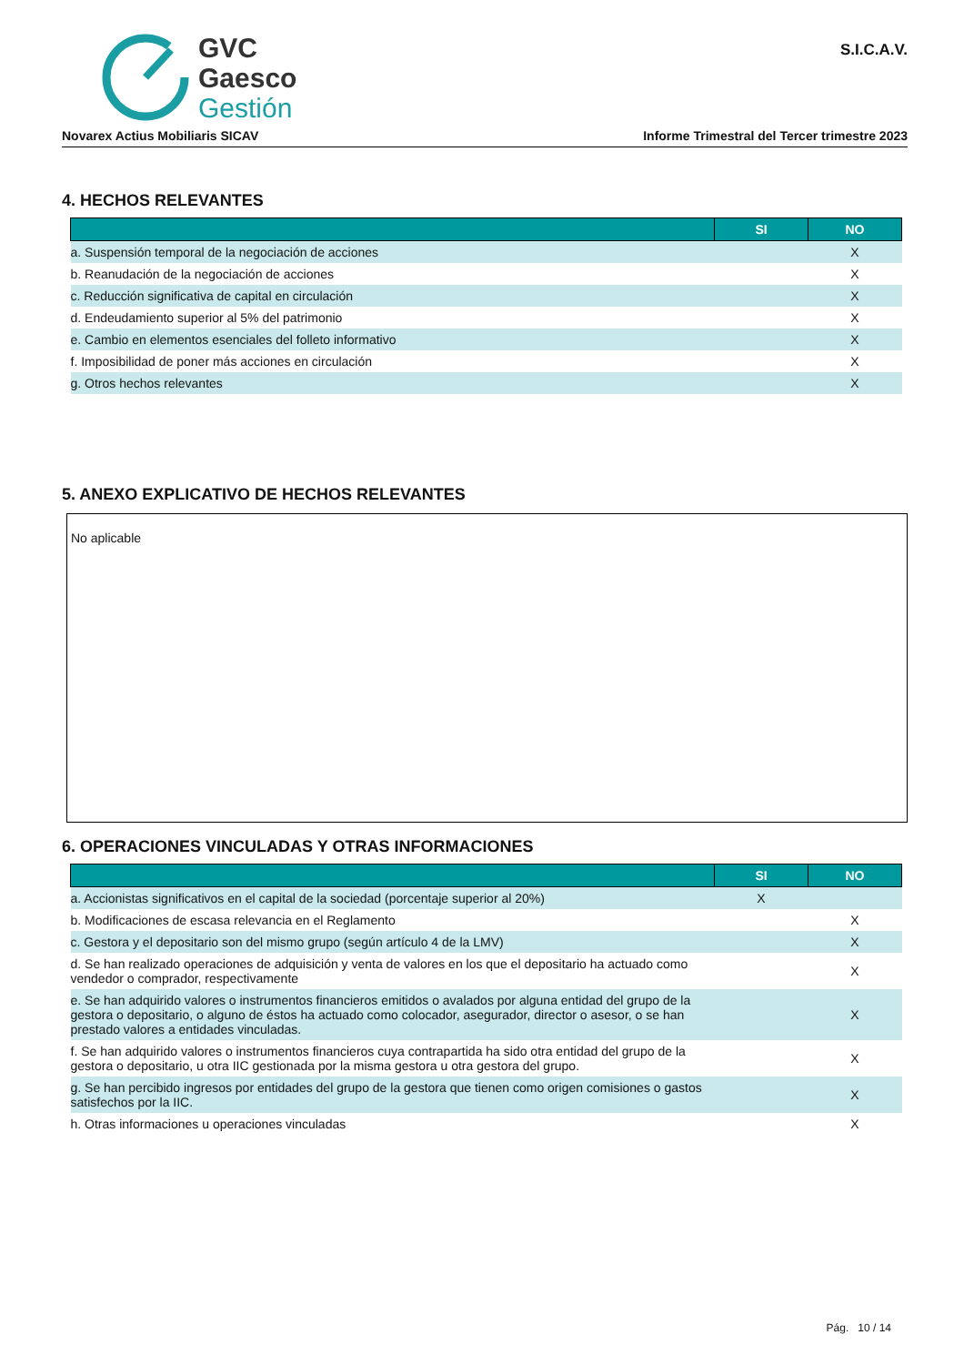GVC
Gaesco
Gestión
S.I.C.A.V.
Novarex Actius Mobiliaris SICAV Informe Trimestral del Tercer trimestre 2023
4. HECHOS RELEVANTES
| | SI | NO |
| --- | --- | --- |
| a. Suspensión temporal de la negociación de acciones | | X |
| b. Reanudación de la negociación de acciones | | X |
| c. Reducción significativa de capital en circulación | | X |
| d. Endeudamiento superior al 5% del patrimonio | | X |
| e. Cambio en elementos esenciales del folleto informativo | | X |
| f. Imposibilidad de poner más acciones en circulación | | X |
| g. Otros hechos relevantes | | X |
5. ANEXO EXPLICATIVO DE HECHOS RELEVANTES
No aplicable
6. OPERACIONES VINCULADAS Y OTRAS INFORMACIONES
| | SI | NO |
| --- | --- | --- |
| a. Accionistas significativos en el capital de la sociedad (porcentaje superior al 20%) | X | |
| b. Modificaciones de escasa relevancia en el Reglamento | | X |
| c. Gestora y el depositario son del mismo grupo (según artículo 4 de la LMV) | | X |
| d. Se han realizado operaciones de adquisición y venta de valores en los que el depositario ha actuado como vendedor o comprador, respectivamente | | X |
| e. Se han adquirido valores o instrumentos financieros emitidos o avalados por alguna entidad del grupo de la gestora o depositario, o alguno de éstos ha actuado como colocador, asegurador, director o asesor, o se han prestado valores a entidades vinculadas. | | X |
| f. Se han adquirido valores o instrumentos financieros cuya contrapartida ha sido otra entidad del grupo de la gestora o depositario, u otra IIC gestionada por la misma gestora u otra gestora del grupo. | | X |
| g. Se han percibido ingresos por entidades del grupo de la gestora que tienen como origen comisiones o gastos satisfechos por la IIC. | | X |
| h. Otras informaciones u operaciones vinculadas | | X |
Pág. 10 / 14